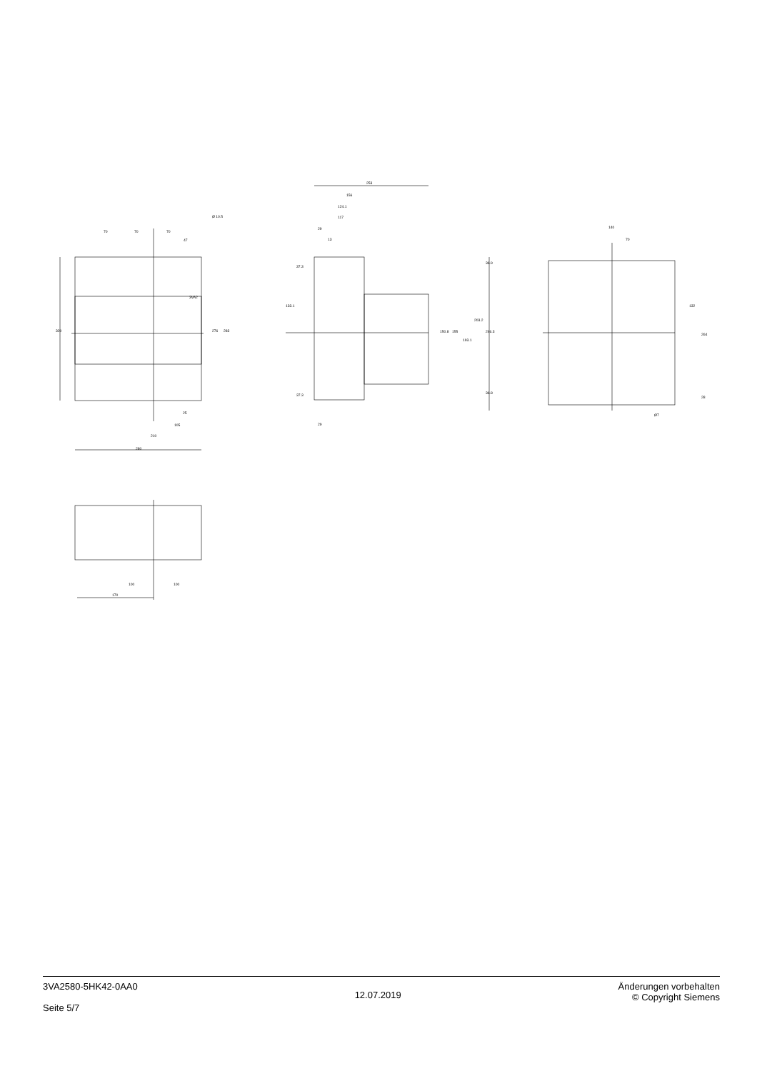70
70
70
Ø 10.5
47
3VA2
320
276
283
25
105
210
280
253
156
124.1
117
29
13
37.3
133.1
37.3
29
150.8
155
193.1
203.2
246.3
36.9
36.8
140
70
132
264
28
Ø7
100
100
170
3VA2580-5HK42-0AA0
Seite 5/7
12.07.2019
Änderungen vorbehalten
© Copyright Siemens